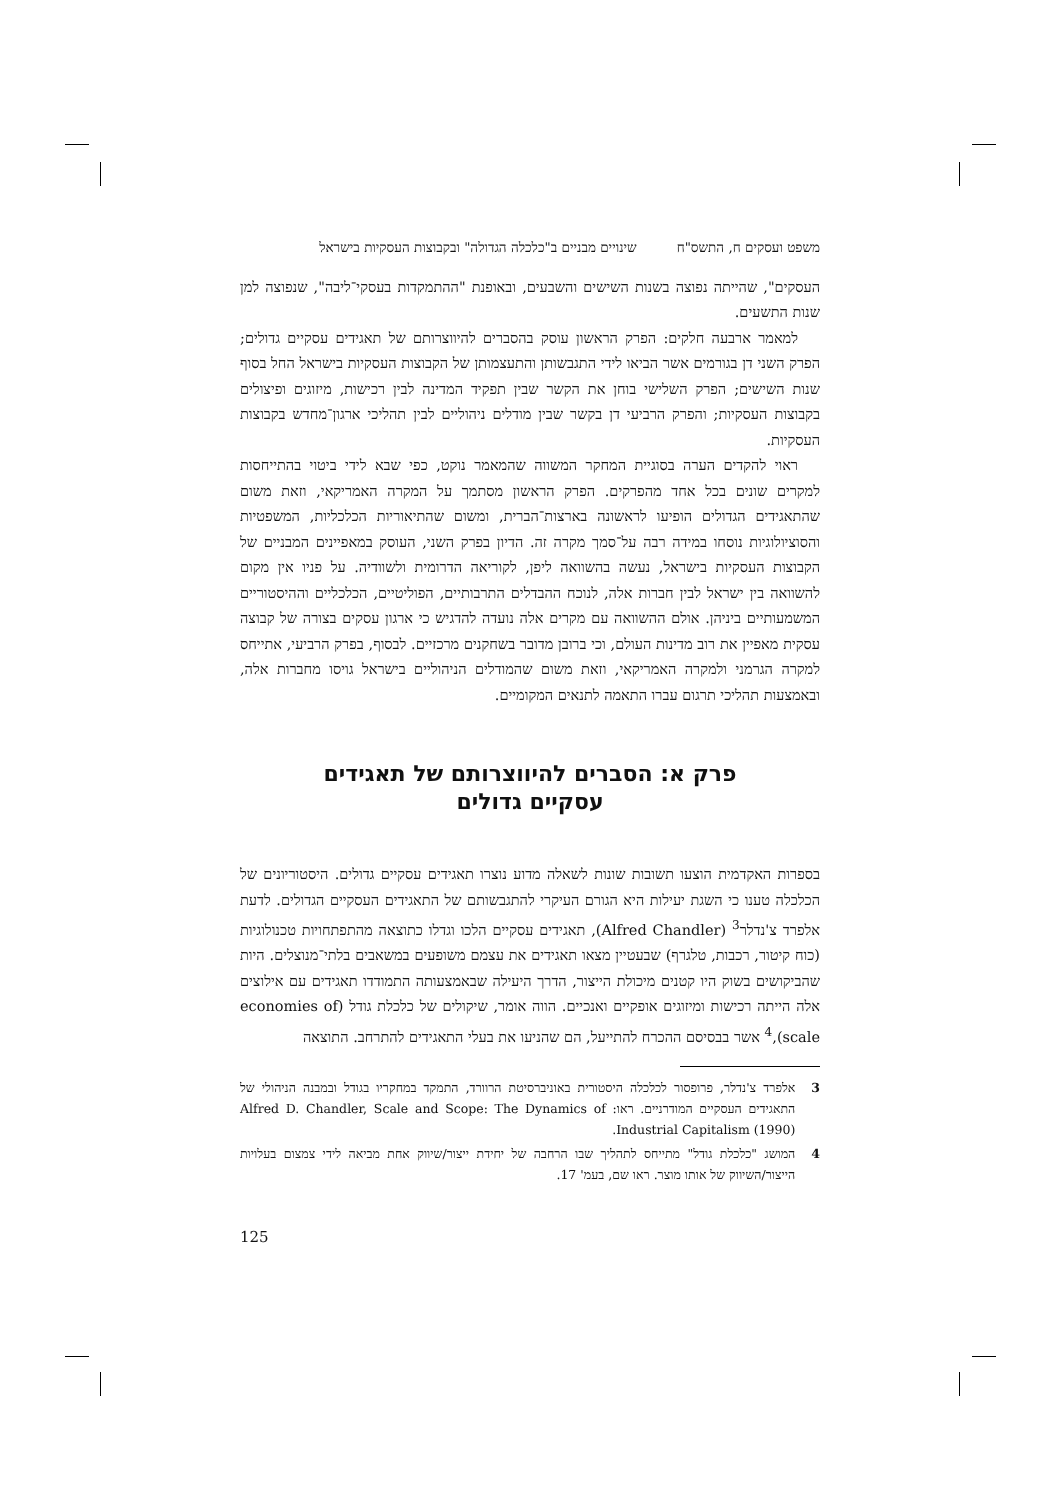משפט ועסקים ח, התשס"ח שינויים מבניים ב"כלכלה הגדולה" ובקבוצות העסקיות בישראל
העסקים", שהייתה נפוצה בשנות השישים והשבעים, ובאופנת "ההתמקדות בעסקי־ליבה", שנפוצה למן שנות התשעים.
למאמר ארבעה חלקים: הפרק הראשון עוסק בהסברים להיווצרותם של תאגידים עסקיים גדולים; הפרק השני דן בגורמים אשר הביאו לידי התגבשותן והתעצמותן של הקבוצות העסקיות בישראל החל בסוף שנות השישים; הפרק השלישי בוחן את הקשר שבין תפקיד המדינה לבין רכישות, מיזוגים ופיצולים בקבוצות העסקיות; והפרק הרביעי דן בקשר שבין מודלים ניהוליים לבין תהליכי ארגון־מחדש בקבוצות העסקיות.
ראוי להקדים הערה בסוגיית המחקר המשווה שהמאמר נוקט, כפי שבא לידי ביטוי בהתייחסות למקרים שונים בכל אחד מהפרקים. הפרק הראשון מסתמך על המקרה האמריקאי, וזאת משום שהתאגידים הגדולים הופיעו לראשונה בארצות־הברית, ומשום שהתיאוריות הכלכליות, המשפטיות והסוציולוגיות נוסחו במידה רבה על־סמך מקרה זה. הדיון בפרק השני, העוסק במאפיינים המבניים של הקבוצות העסקיות בישראל, נעשה בהשוואה ליפן, לקוריאה הדרומית ולשוודיה. על פניו אין מקום להשוואה בין ישראל לבין חברות אלה, לנוכח ההבדלים התרבותיים, הפוליטיים, הכלכליים וההיסטוריים המשמעותיים ביניהן. אולם ההשוואה עם מקרים אלה נועדה להדגיש כי ארגון עסקים בצורה של קבוצה עסקית מאפיין את רוב מדינות העולם, וכי ברובן מדובר בשחקנים מרכזיים. לבסוף, בפרק הרביעי, אתייחס למקרה הגרמני ולמקרה האמריקאי, וזאת משום שהמודלים הניהוליים בישראל גויסו מחברות אלה, ובאמצעות תהליכי תרגום עברו התאמה לתנאים המקומיים.
פרק א: הסברים להיווצרותם של תאגידים
עסקיים גדולים
בספרות האקדמית הוצעו תשובות שונות לשאלה מדוע נוצרו תאגידים עסקיים גדולים. היסטוריונים של הכלכלה טענו כי השגת יעילות היא הגורם העיקרי להתגבשותם של התאגידים העסקיים הגדולים. לדעת אלפרד צ'נדלר<sup>3</sup> (Alfred Chandler), תאגידים עסקיים הלכו וגדלו כתוצאה מהתפתחויות טכנולוגיות (כוח קיטור, רכבות, טלגרף) שבעטיין מצאו תאגידים את עצמם משופעים במשאבים בלתי־מנוצלים. היות שהביקושים בשוק היו קטנים מיכולת הייצור, הדרך היעילה שבאמצעותה התמודדו תאגידים עם אילוצים אלה הייתה רכישות ומיזוגים אופקיים ואנכיים. הווה אומר, שיקולים של כלכלת גודל (economies of scale),<sup>4</sup> אשר בבסיסם ההכרח להתייעל, הם שהניעו את בעלי התאגידים להתרחב. התוצאה
3 אלפרד צ'נדלר, פרופסור לכלכלה היסטורית באוניברסיטת הרוורד, התמקד במחקריו בגודל ובמבנה הניהולי של התאגידים העסקיים המודרניים. ראו: Alfred D. Chandler, Scale and Scope: The Dynamics of Industrial Capitalism (1990).
4 המושג "כלכלת גודל" מתייחס לתהליך שבו הרחבה של יחידת ייצור/שיווק אחת מביאה לידי צמצום בעלויות הייצור/השיווק של אותו מוצר. ראו שם, בעמ' 17.
125